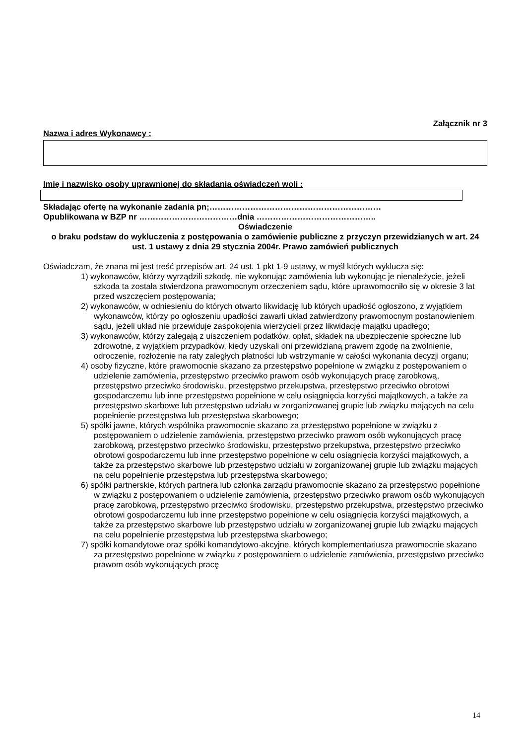Załącznik nr 3
Nazwa i adres Wykonawcy :
Imię i nazwisko osoby uprawnionej do składania oświadczeń woli :
Składając ofertę na wykonanie zadania pn;………………………………………………………
Opublikowana w BZP nr ………………………………dnia ……………………………………..
Oświadczenie
o braku podstaw do wykluczenia z postępowania o zamówienie publiczne z przyczyn przewidzianych w art. 24 ust. 1 ustawy z dnia 29 stycznia 2004r. Prawo zamówień publicznych
Oświadczam, że znana mi jest treść przepisów art. 24 ust. 1 pkt 1-9 ustawy, w myśl których wyklucza się:
1) wykonawców, którzy wyrządzili szkodę, nie wykonując zamówienia lub wykonując je nienależycie, jeżeli szkoda ta została stwierdzona prawomocnym orzeczeniem sądu, które uprawomocniło się w okresie 3 lat przed wszczęciem postępowania;
2) wykonawców, w odniesieniu do których otwarto likwidację lub których upadłość ogłoszono, z wyjątkiem wykonawców, którzy po ogłoszeniu upadłości zawarli układ zatwierdzony prawomocnym postanowieniem sądu, jeżeli układ nie przewiduje zaspokojenia wierzycieli przez likwidację majątku upadłego;
3) wykonawców, którzy zalegają z uiszczeniem podatków, opłat, składek na ubezpieczenie społeczne lub zdrowotne, z wyjątkiem przypadków, kiedy uzyskali oni przewidzianą prawem zgodę na zwolnienie, odroczenie, rozłożenie na raty zaległych płatności lub wstrzymanie w całości wykonania decyzji organu;
4) osoby fizyczne, które prawomocnie skazano za przestępstwo popełnione w związku z postępowaniem o udzielenie zamówienia, przestępstwo przeciwko prawom osób wykonujących pracę zarobkową, przestępstwo przeciwko środowisku, przestępstwo przekupstwa, przestępstwo przeciwko obrotowi gospodarczemu lub inne przestępstwo popełnione w celu osiągnięcia korzyści majątkowych, a także za przestępstwo skarbowe lub przestępstwo udziału w zorganizowanej grupie lub związku mających na celu popełnienie przestępstwa lub przestępstwa skarbowego;
5) spółki jawne, których wspólnika prawomocnie skazano za przestępstwo popełnione w związku z postępowaniem o udzielenie zamówienia, przestępstwo przeciwko prawom osób wykonujących pracę zarobkową, przestępstwo przeciwko środowisku, przestępstwo przekupstwa, przestępstwo przeciwko obrotowi gospodarczemu lub inne przestępstwo popełnione w celu osiągnięcia korzyści majątkowych, a także za przestępstwo skarbowe lub przestępstwo udziału w zorganizowanej grupie lub związku mających na celu popełnienie przestępstwa lub przestępstwa skarbowego;
6) spółki partnerskie, których partnera lub członka zarządu prawomocnie skazano za przestępstwo popełnione w związku z postępowaniem o udzielenie zamówienia, przestępstwo przeciwko prawom osób wykonujących pracę zarobkową, przestępstwo przeciwko środowisku, przestępstwo przekupstwa, przestępstwo przeciwko obrotowi gospodarczemu lub inne przestępstwo popełnione w celu osiągnięcia korzyści majątkowych, a także za przestępstwo skarbowe lub przestępstwo udziału w zorganizowanej grupie lub związku mających na celu popełnienie przestępstwa lub przestępstwa skarbowego;
7) spółki komandytowe oraz spółki komandytowo-akcyjne, których komplementariusza prawomocnie skazano za przestępstwo popełnione w związku z postępowaniem o udzielenie zamówienia, przestępstwo przeciwko prawom osób wykonujących pracę
14